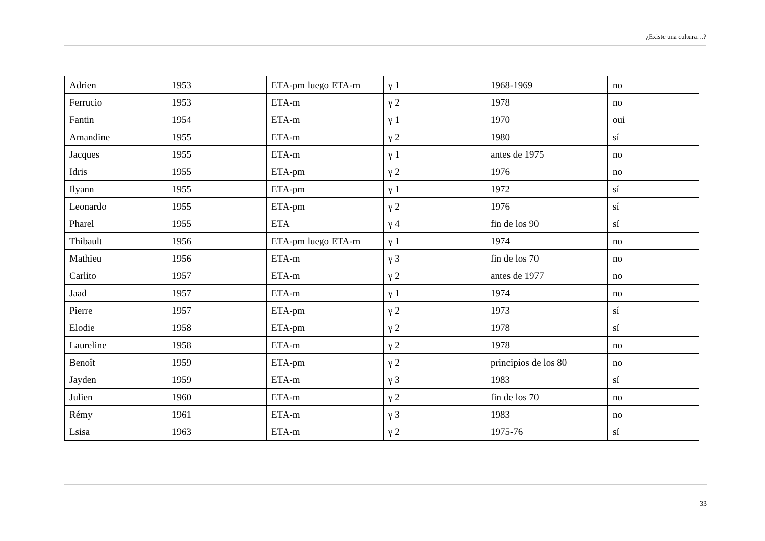¿Existe una cultura…?
| Adrien | 1953 | ETA-pm luego ETA-m | γ 1 | 1968-1969 | no |
| Ferrucio | 1953 | ETA-m | γ 2 | 1978 | no |
| Fantin | 1954 | ETA-m | γ 1 | 1970 | oui |
| Amandine | 1955 | ETA-m | γ 2 | 1980 | sí |
| Jacques | 1955 | ETA-m | γ 1 | antes de 1975 | no |
| Idris | 1955 | ETA-pm | γ 2 | 1976 | no |
| Ilyann | 1955 | ETA-pm | γ 1 | 1972 | sí |
| Leonardo | 1955 | ETA-pm | γ 2 | 1976 | sí |
| Pharel | 1955 | ETA | γ 4 | fin de los 90 | sí |
| Thibault | 1956 | ETA-pm luego ETA-m | γ 1 | 1974 | no |
| Mathieu | 1956 | ETA-m | γ 3 | fin de los 70 | no |
| Carlito | 1957 | ETA-m | γ 2 | antes de 1977 | no |
| Jaad | 1957 | ETA-m | γ 1 | 1974 | no |
| Pierre | 1957 | ETA-pm | γ 2 | 1973 | sí |
| Elodie | 1958 | ETA-pm | γ 2 | 1978 | sí |
| Laureline | 1958 | ETA-m | γ 2 | 1978 | no |
| Benoît | 1959 | ETA-pm | γ 2 | principios de los 80 | no |
| Jayden | 1959 | ETA-m | γ 3 | 1983 | sí |
| Julien | 1960 | ETA-m | γ 2 | fin de los 70 | no |
| Rémy | 1961 | ETA-m | γ 3 | 1983 | no |
| Lsisa | 1963 | ETA-m | γ 2 | 1975-76 | sí |
33